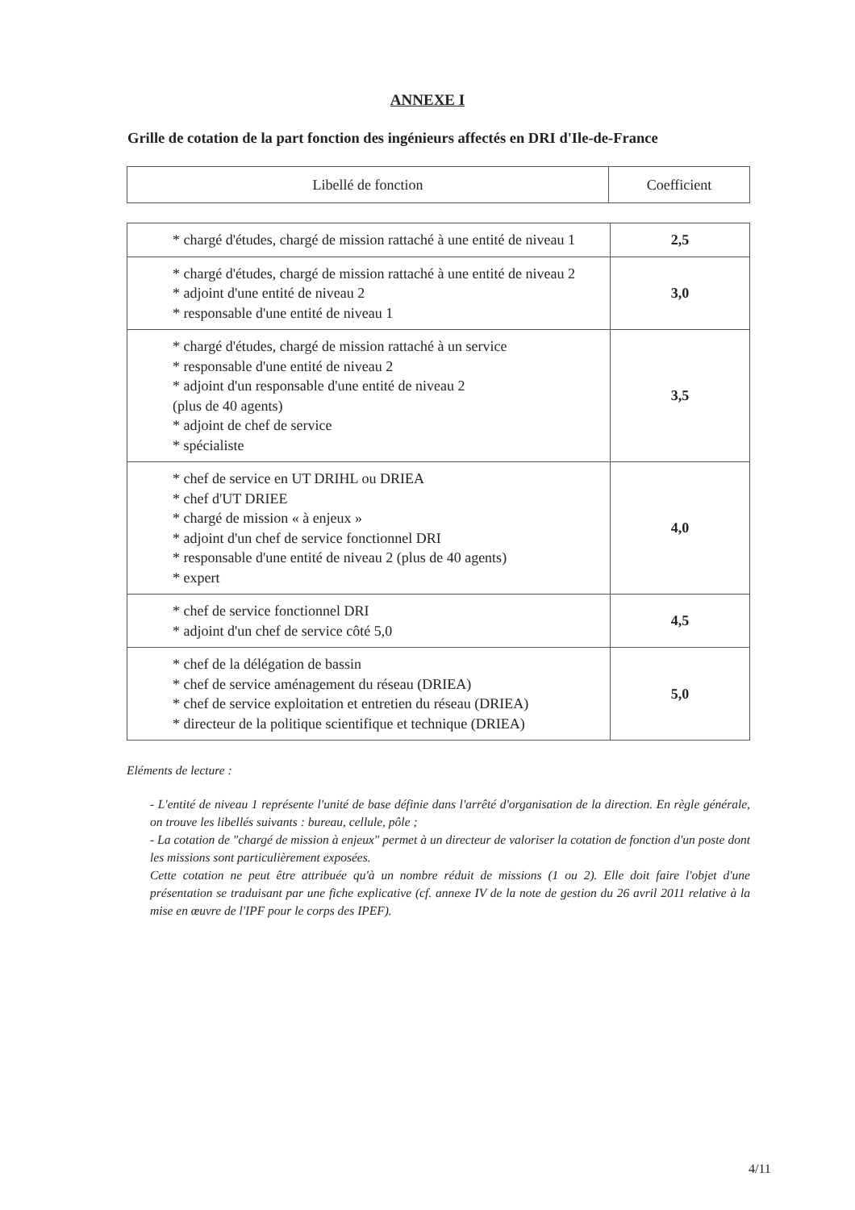ANNEXE I
Grille de cotation de la part fonction des ingénieurs affectés en DRI d'Ile-de-France
| Libellé de fonction | Coefficient |
| --- | --- |
| * chargé d'études, chargé de mission rattaché à une entité de niveau 1 | 2,5 |
| * chargé d'études, chargé de mission rattaché à une entité de niveau 2 * adjoint d'une entité de niveau 2 * responsable d'une entité de niveau 1 | 3,0 |
| * chargé d'études, chargé de mission rattaché à un service * responsable d'une entité de niveau 2 * adjoint d'un responsable d'une entité de niveau 2 (plus de 40 agents) * adjoint de chef de service * spécialiste | 3,5 |
| * chef de service en UT DRIHL ou DRIEA * chef d'UT DRIEE * chargé de mission « à enjeux » * adjoint d'un chef de service fonctionnel DRI * responsable d'une entité de niveau 2 (plus de 40 agents) * expert | 4,0 |
| * chef de service fonctionnel DRI * adjoint d'un chef de service côté 5,0 | 4,5 |
| * chef de la délégation de bassin * chef de service aménagement du réseau (DRIEA) * chef de service exploitation et entretien du réseau (DRIEA) * directeur de la politique scientifique et technique (DRIEA) | 5,0 |
Eléments de lecture :
- L'entité de niveau 1 représente l'unité de base définie dans l'arrêté d'organisation de la direction. En règle générale, on trouve les libellés suivants : bureau, cellule, pôle ;
- La cotation de "chargé de mission à enjeux" permet à un directeur de valoriser la cotation de fonction d'un poste dont les missions sont particulièrement exposées.
Cette cotation ne peut être attribuée qu'à un nombre réduit de missions (1 ou 2). Elle doit faire l'objet d'une présentation se traduisant par une fiche explicative (cf. annexe IV de la note de gestion du 26 avril 2011 relative à la mise en œuvre de l'IPF pour le corps des IPEF).
4/11